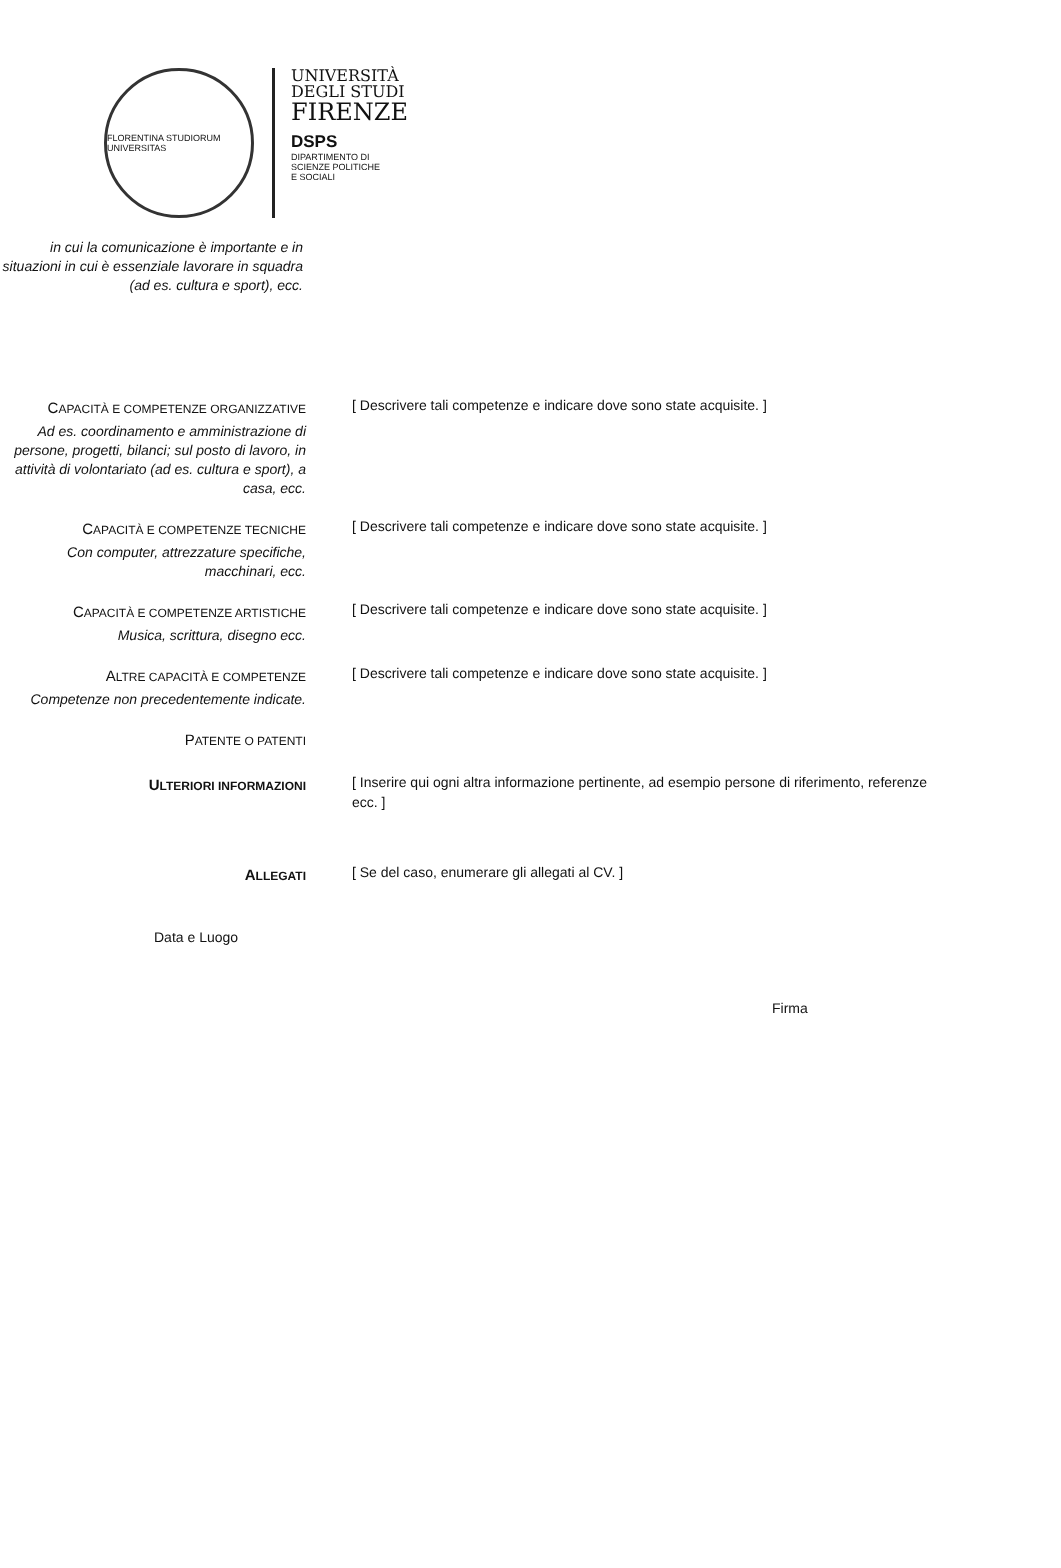FLORENTINA STUDIORUM UNIVERSITAS
UNIVERSITÀ
DEGLI STUDI
FIRENZE
DSPS
DIPARTIMENTO DI
SCIENZE POLITICHE
E SOCIALI
in cui la comunicazione è importante e in situazioni in cui è essenziale lavorare in squadra (ad es. cultura e sport), ecc.
CAPACITÀ E COMPETENZE ORGANIZZATIVE
Ad es. coordinamento e amministrazione di persone, progetti, bilanci; sul posto di lavoro, in attività di volontariato (ad es. cultura e sport), a casa, ecc.
[ Descrivere tali competenze e indicare dove sono state acquisite. ]
CAPACITÀ E COMPETENZE TECNICHE
Con computer, attrezzature specifiche, macchinari, ecc.
[ Descrivere tali competenze e indicare dove sono state acquisite. ]
CAPACITÀ E COMPETENZE ARTISTICHE
Musica, scrittura, disegno ecc.
[ Descrivere tali competenze e indicare dove sono state acquisite. ]
ALTRE CAPACITÀ E COMPETENZE
Competenze non precedentemente indicate.
[ Descrivere tali competenze e indicare dove sono state acquisite. ]
PATENTE O PATENTI
ULTERIORI INFORMAZIONI
[ Inserire qui ogni altra informazione pertinente, ad esempio persone di riferimento, referenze ecc. ]
ALLEGATI
[ Se del caso, enumerare gli allegati al CV. ]
Data e Luogo
Firma